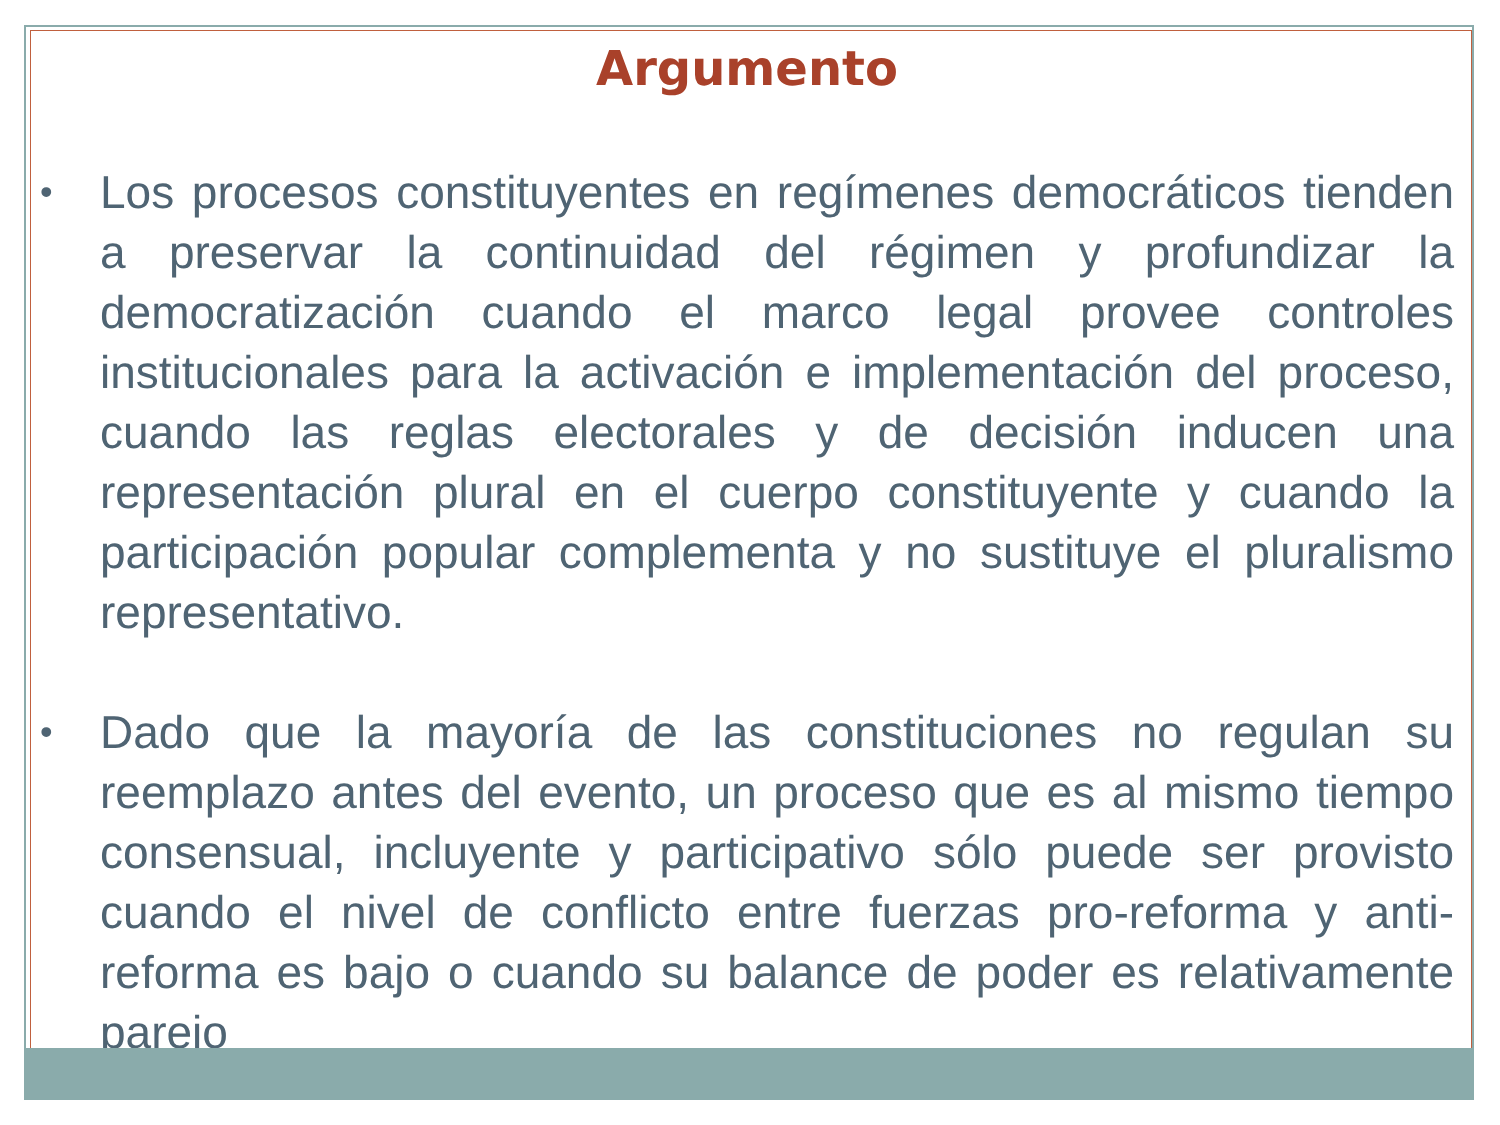Argumento
• Los procesos constituyentes en regímenes democráticos tienden a preservar la continuidad del régimen y profundizar la democratización cuando el marco legal provee controles institucionales para la activación e implementación del proceso, cuando las reglas electorales y de decisión inducen una representación plural en el cuerpo constituyente y cuando la participación popular complementa y no sustituye el pluralismo representativo.
• Dado que la mayoría de las constituciones no regulan su reemplazo antes del evento, un proceso que es al mismo tiempo consensual, incluyente y participativo sólo puede ser provisto cuando el nivel de conflicto entre fuerzas pro-reforma y anti-reforma es bajo o cuando su balance de poder es relativamente parejo